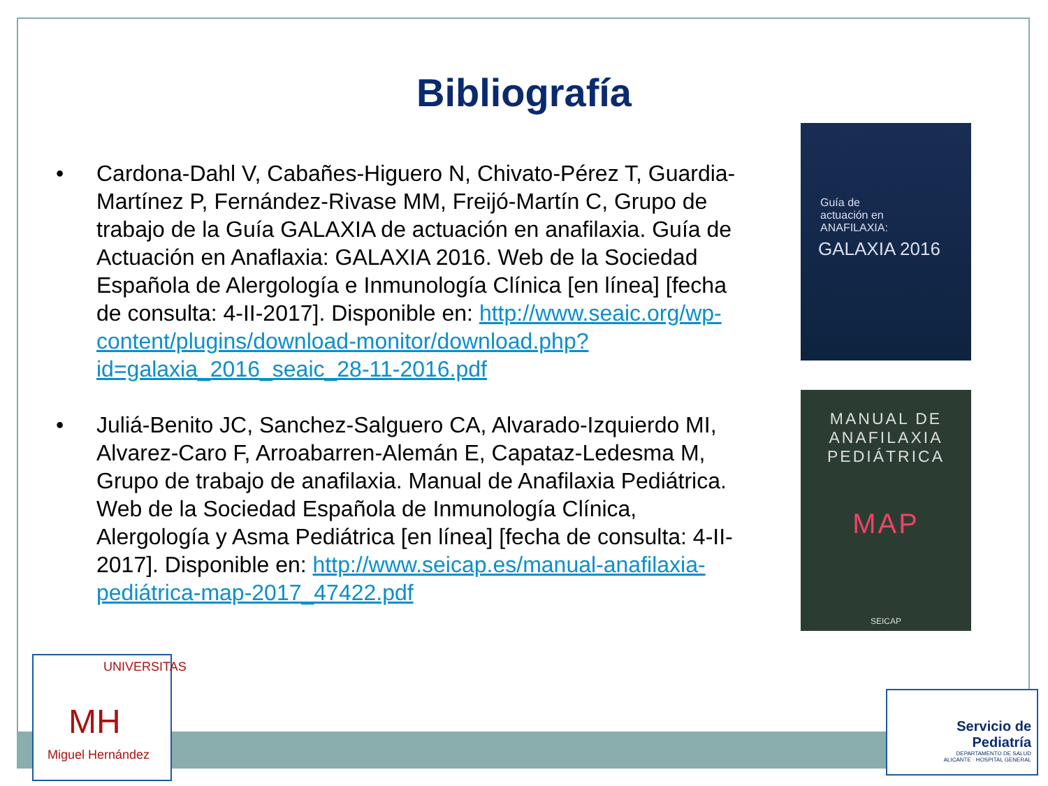Bibliografía
• Cardona-Dahl V, Cabañes-Higuero N, Chivato-Pérez T, Guardia-Martínez P, Fernández-Rivase MM, Freijó-Martín C, Grupo de trabajo de la Guía GALAXIA de actuación en anafilaxia. Guía de Actuación en Anaflaxia: GALAXIA 2016. Web de la Sociedad Española de Alergología e Inmunología Clínica [en línea] [fecha de consulta: 4-II-2017]. Disponible en: http://www.seaic.org/wp-content/plugins/download-monitor/download.php?id=galaxia_2016_seaic_28-11-2016.pdf
• Juliá-Benito JC, Sanchez-Salguero CA, Alvarado-Izquierdo MI, Alvarez-Caro F, Arroabarren-Alemán E, Capataz-Ledesma M, Grupo de trabajo de anafilaxia. Manual de Anafilaxia Pediátrica. Web de la Sociedad Española de Inmunología Clínica, Alergología y Asma Pediátrica [en línea] [fecha de consulta: 4-II-2017]. Disponible en: http://www.seicap.es/manual-anafilaxia-pediátrica-map-2017_47422.pdf
Guía de
actuación en
ANAFILAXIA:
GALAXIA 2016
MANUAL DE
ANAFILAXIA
PEDIÁTRICA
MAP
SEICAP
UNIVERSITAS
MH
Miguel Hernández
Servicio de
Pediatría
DEPARTAMENTO DE SALUD
ALICANTE · HOSPITAL GENERAL